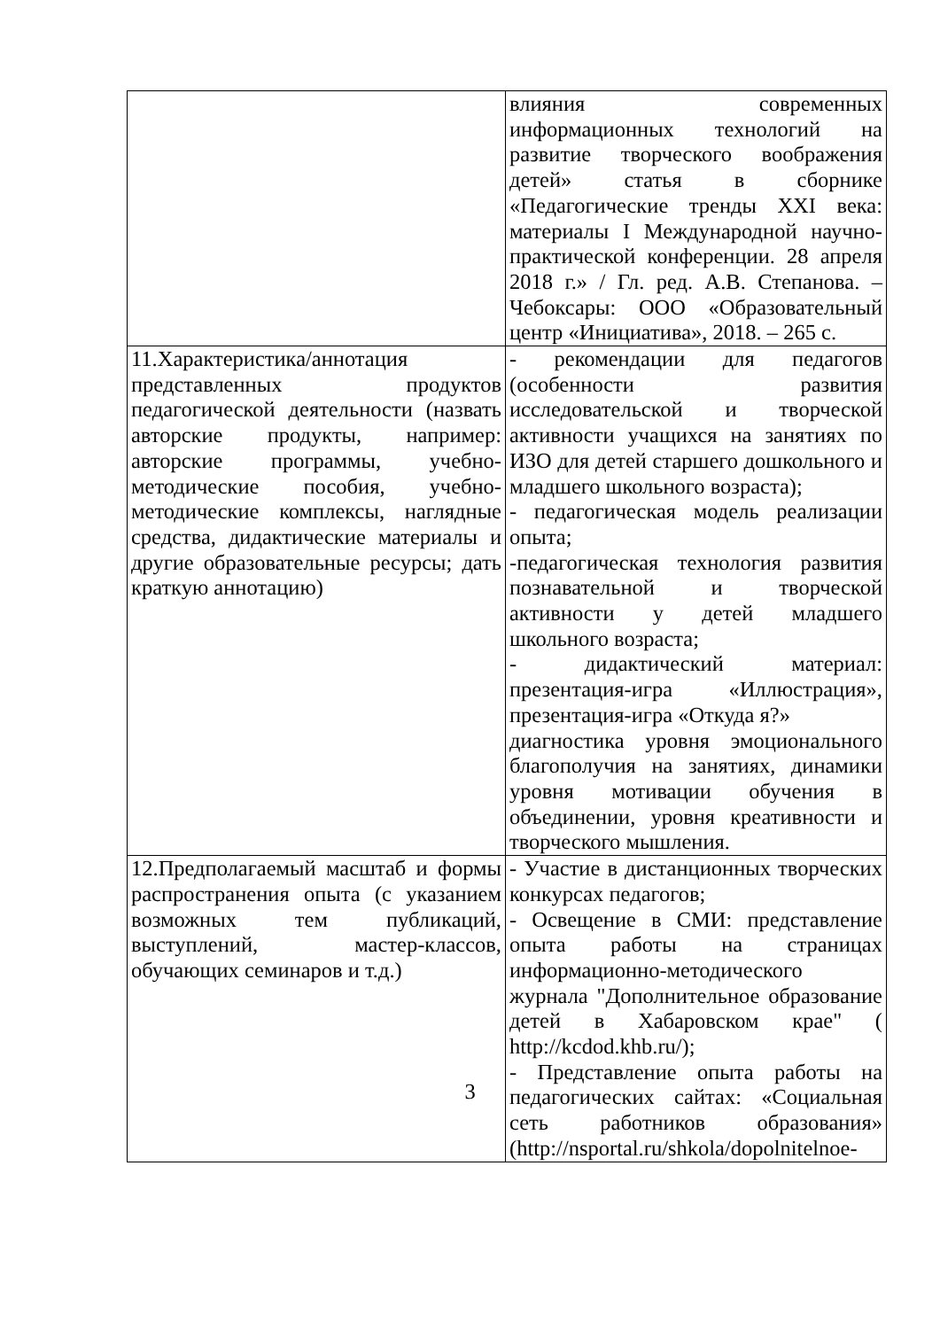| | влияния современных информационных технологий на развитие творческого воображения детей» статья в сборнике «Педагогические тренды XXI века: материалы I Международной научно-практической конференции. 28 апреля 2018 г.» / Гл. ред. А.В. Степанова. – Чебоксары: ООО «Образовательный центр «Инициатива», 2018. – 265 с. |
| 11.Характеристика/аннотация представленных продуктов педагогической деятельности (назвать авторские продукты, например: авторские программы, учебно-методические пособия, учебно-методические комплексы, наглядные средства, дидактические материалы и другие образовательные ресурсы; дать краткую аннотацию) | - рекомендации для педагогов (особенности развития исследовательской и творческой активности учащихся на занятиях по ИЗО для детей старшего дошкольного и младшего школьного возраста); - педагогическая модель реализации опыта; -педагогическая технология развития познавательной и творческой активности у детей младшего школьного возраста; - дидактический материал: презентация-игра «Иллюстрация», презентация-игра «Откуда я?» диагностика уровня эмоционального благополучия на занятиях, динамики уровня мотивации обучения в объединении, уровня креативности и творческого мышления. |
| 12.Предполагаемый масштаб и формы распространения опыта (с указанием возможных тем публикаций, выступлений, мастер-классов, обучающих семинаров и т.д.) | - Участие в дистанционных творческих конкурсах педагогов; - Освещение в СМИ: представление опыта работы на страницах информационно-методического журнала "Дополнительное образование детей в Хабаровском крае" ( http://kcdod.khb.ru/); - Представление опыта работы на педагогических сайтах: «Социальная сеть работников образования» (http://nsportal.ru/shkola/dopolnitelnoe- |
3